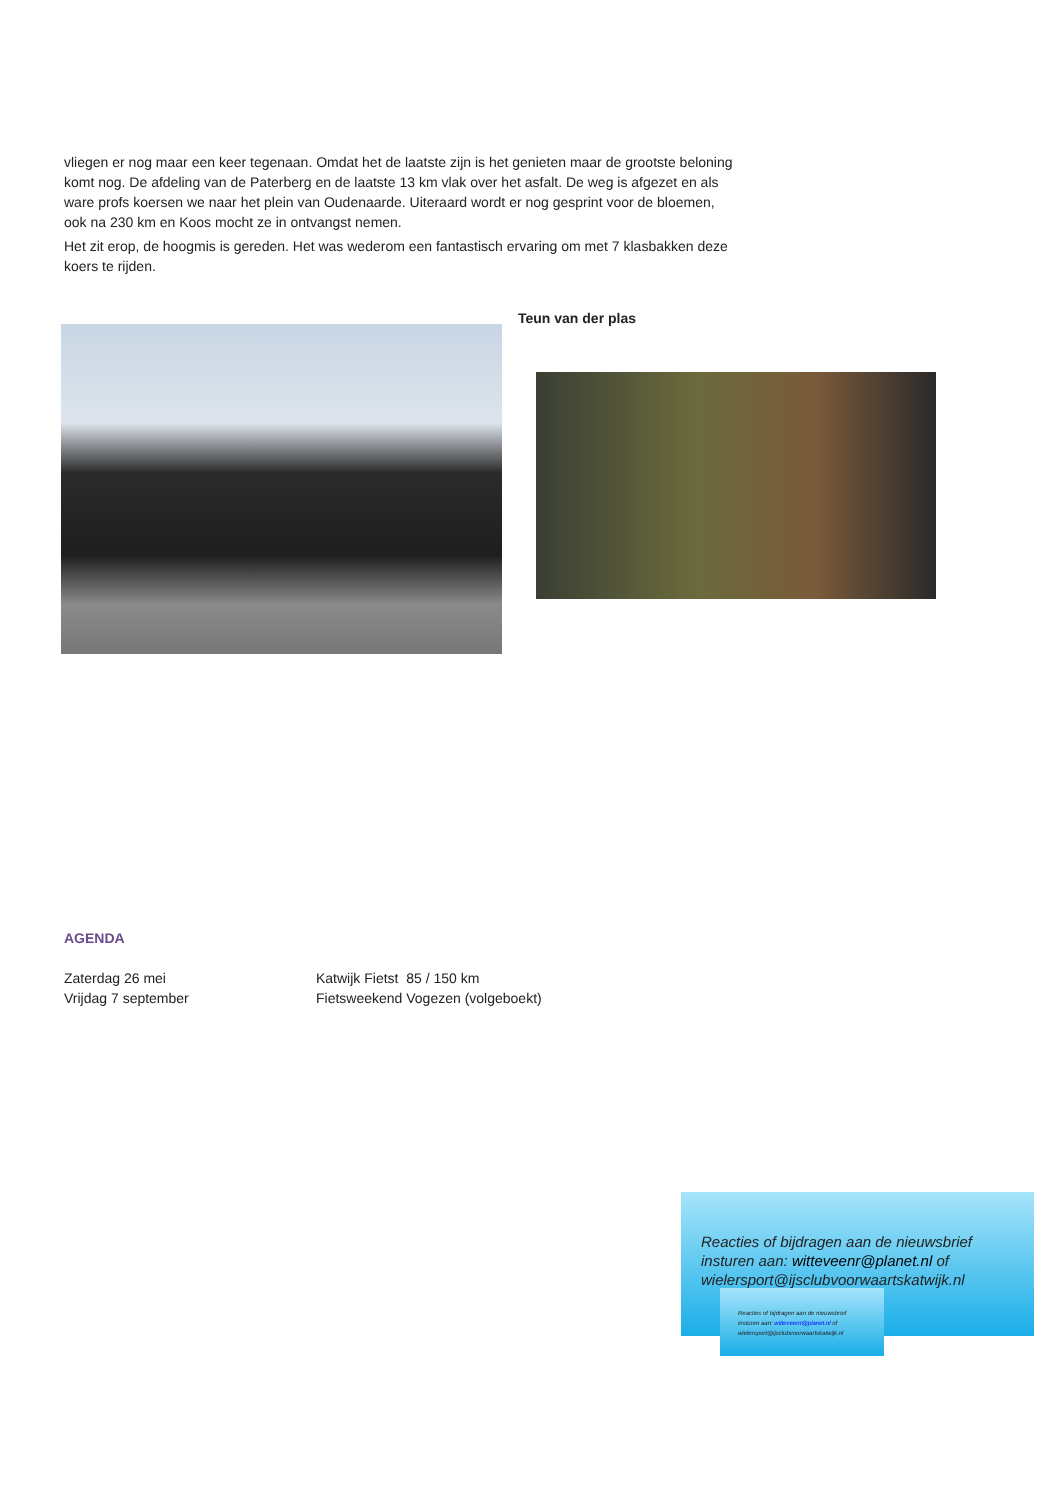vliegen er nog maar een keer tegenaan. Omdat het de laatste zijn is het genieten maar de grootste beloning komt nog. De afdeling van de Paterberg en de laatste 13 km vlak over het asfalt. De weg is afgezet en als ware profs koersen we naar het plein van Oudenaarde. Uiteraard wordt er nog gesprint voor de bloemen, ook na 230 km en Koos mocht ze in ontvangst nemen.
Het zit erop, de hoogmis is gereden. Het was wederom een fantastisch ervaring om met 7 klasbakken deze koers te rijden.
Teun van der plas
AGENDA
Zaterdag 26 mei Katwijk Fietst 85 / 150 km
Vrijdag 7 september Fietsweekend Vogezen (volgeboekt)
Reacties of bijdragen aan de nieuwsbrief insturen aan: witteveenr@planet.nl of wielersport@ijsclubvoorwaartskatwijk.nl
Reacties of bijdragen aan de nieuwsbrief insturen aan: witteveenr@planet.nl of wielersport@ijsclubvoorwaartskatwijk.nl